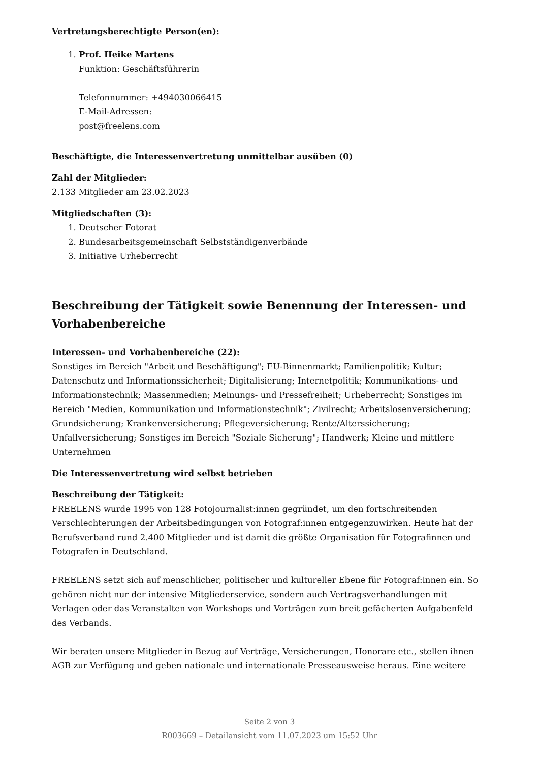Vertretungsberechtigte Person(en):
1. Prof. Heike Martens
Funktion: Geschäftsführerin
Telefonnummer: +494030066415
E-Mail-Adressen:
post@freelens.com
Beschäftigte, die Interessenvertretung unmittelbar ausüben (0)
Zahl der Mitglieder:
2.133 Mitglieder am 23.02.2023
Mitgliedschaften (3):
1. Deutscher Fotorat
2. Bundesarbeitsgemeinschaft Selbstständigenverbände
3. Initiative Urheberrecht
Beschreibung der Tätigkeit sowie Benennung der Interessen- und Vorhabenbereiche
Interessen- und Vorhabenbereiche (22):
Sonstiges im Bereich "Arbeit und Beschäftigung"; EU-Binnenmarkt; Familienpolitik; Kultur; Datenschutz und Informationssicherheit; Digitalisierung; Internetpolitik; Kommunikations- und Informationstechnik; Massenmedien; Meinungs- und Pressefreiheit; Urheberrecht; Sonstiges im Bereich "Medien, Kommunikation und Informationstechnik"; Zivilrecht; Arbeitslosenversicherung; Grundsicherung; Krankenversicherung; Pflegeversicherung; Rente/Alterssicherung; Unfallversicherung; Sonstiges im Bereich "Soziale Sicherung"; Handwerk; Kleine und mittlere Unternehmen
Die Interessenvertretung wird selbst betrieben
Beschreibung der Tätigkeit:
FREELENS wurde 1995 von 128 Fotojournalist:innen gegründet, um den fortschreitenden Verschlechterungen der Arbeitsbedingungen von Fotograf:innen entgegenzuwirken. Heute hat der Berufsverband rund 2.400 Mitglieder und ist damit die größte Organisation für Fotografinnen und Fotografen in Deutschland.
FREELENS setzt sich auf menschlicher, politischer und kultureller Ebene für Fotograf:innen ein. So gehören nicht nur der intensive Mitgliederservice, sondern auch Vertragsverhandlungen mit Verlagen oder das Veranstalten von Workshops und Vorträgen zum breit gefächerten Aufgabenfeld des Verbands.
Wir beraten unsere Mitglieder in Bezug auf Verträge, Versicherungen, Honorare etc., stellen ihnen AGB zur Verfügung und geben nationale und internationale Presseausweise heraus. Eine weitere
Seite 2 von 3
R003669 – Detailansicht vom 11.07.2023 um 15:52 Uhr